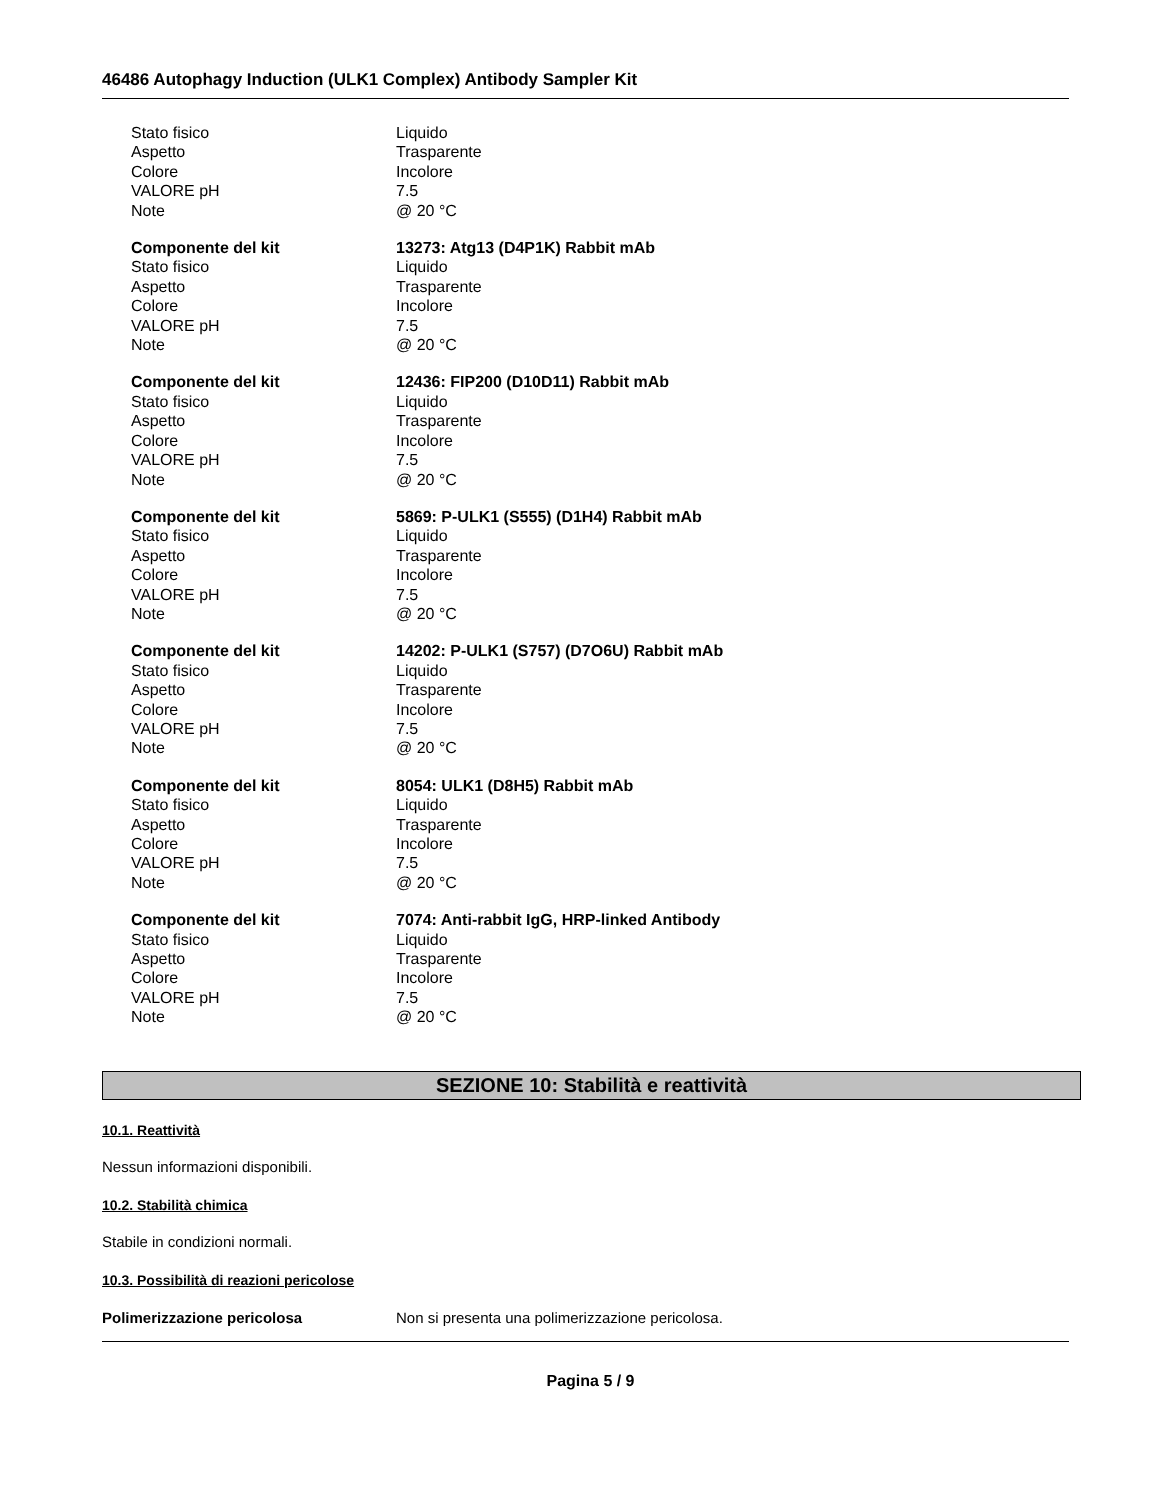46486 Autophagy Induction (ULK1 Complex) Antibody Sampler Kit
Stato fisico Liquido
Aspetto Trasparente
Colore Incolore
VALORE pH 7.5
Note @ 20 °C
Componente del kit 13273: Atg13 (D4P1K) Rabbit mAb
Stato fisico Liquido
Aspetto Trasparente
Colore Incolore
VALORE pH 7.5
Note @ 20 °C
Componente del kit 12436: FIP200 (D10D11) Rabbit mAb
Stato fisico Liquido
Aspetto Trasparente
Colore Incolore
VALORE pH 7.5
Note @ 20 °C
Componente del kit 5869: P-ULK1 (S555) (D1H4) Rabbit mAb
Stato fisico Liquido
Aspetto Trasparente
Colore Incolore
VALORE pH 7.5
Note @ 20 °C
Componente del kit 14202: P-ULK1 (S757) (D7O6U) Rabbit mAb
Stato fisico Liquido
Aspetto Trasparente
Colore Incolore
VALORE pH 7.5
Note @ 20 °C
Componente del kit 8054: ULK1 (D8H5) Rabbit mAb
Stato fisico Liquido
Aspetto Trasparente
Colore Incolore
VALORE pH 7.5
Note @ 20 °C
Componente del kit 7074: Anti-rabbit IgG, HRP-linked Antibody
Stato fisico Liquido
Aspetto Trasparente
Colore Incolore
VALORE pH 7.5
Note @ 20 °C
SEZIONE 10: Stabilità e reattività
10.1. Reattività
Nessun informazioni disponibili.
10.2. Stabilità chimica
Stabile in condizioni normali.
10.3. Possibilità di reazioni pericolose
Polimerizzazione pericolosa Non si presenta una polimerizzazione pericolosa.
Pagina 5 / 9